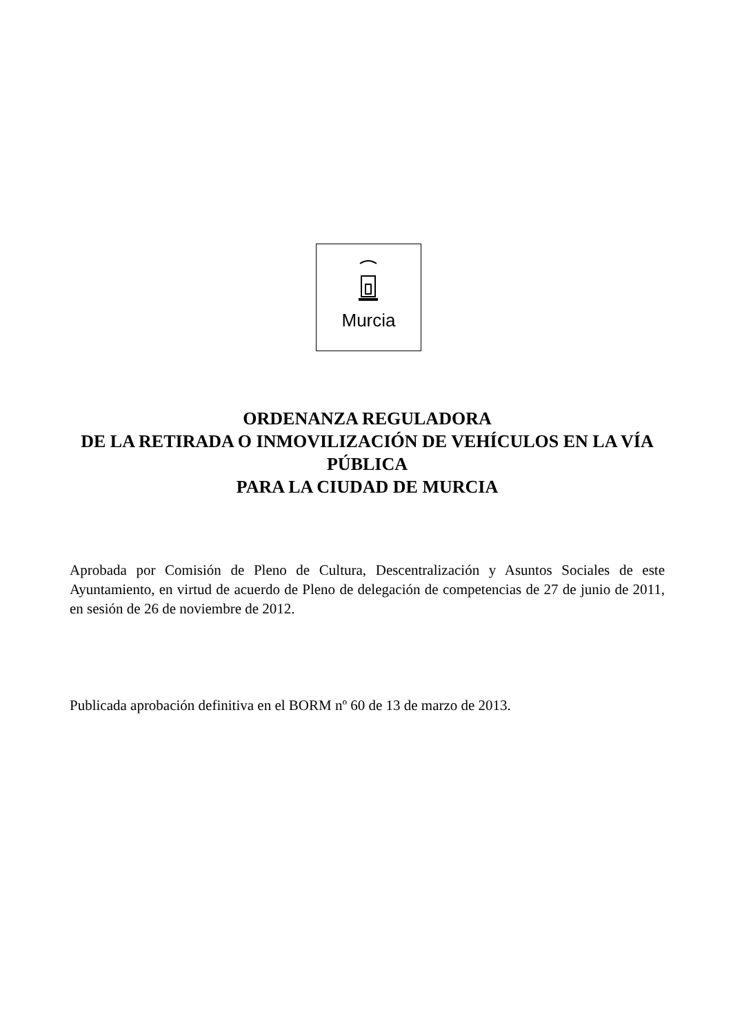Murcia
ORDENANZA REGULADORA
DE LA RETIRADA O INMOVILIZACIÓN DE VEHÍCULOS EN LA VÍA PÚBLICA
PARA LA CIUDAD DE MURCIA
Aprobada por Comisión de Pleno de Cultura, Descentralización y Asuntos Sociales de este Ayuntamiento, en virtud de acuerdo de Pleno de delegación de competencias de 27 de junio de 2011, en sesión de 26 de noviembre de 2012.
Publicada aprobación definitiva en el BORM nº 60 de 13 de marzo de 2013.